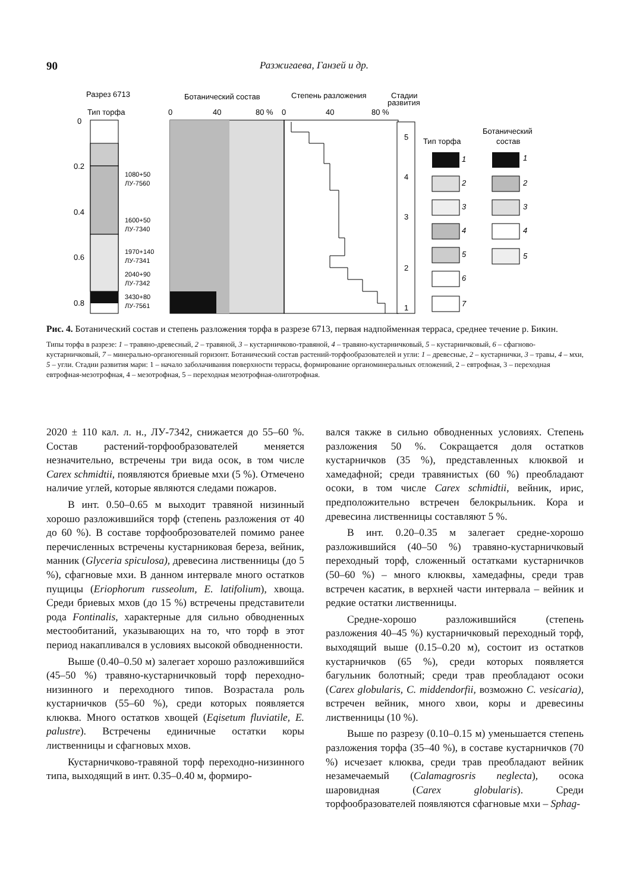90 Разжигаева, Ганзей и др.
Разрез 6713
Тип торфа
Ботанический состав
Степень разложения
Стадии
развития
0
40
80 %
0
40
80 %
0
0.2
0.4
0.6
0.8
1080+50
ЛУ-7560
1600+50
ЛУ-7340
1970+140
ЛУ-7341
2040+90
ЛУ-7342
3430+80
ЛУ-7561
5
4
3
2
1
Тип торфа
Ботанический
состав
1
2
3
4
5
6
7
1
2
3
4
5
Рис. 4. Ботанический состав и степень разложения торфа в разрезе 6713, первая надпойменная терраса, среднее течение р. Бикин.
Типы торфа в разрезе: 1 – травяно-древесный, 2 – травяной, 3 – кустарничково-травяной, 4 – травяно-кустарничковый, 5 – кустарничковый, 6 – сфагново-кустарничковый, 7 – минерально-органогенный горизонт. Ботанический состав растений-торфообразователей и угли: 1 – древесные, 2 – кустарнички, 3 – травы, 4 – мхи, 5 – угли. Стадии развития мари: 1 – начало заболачивания поверхности террасы, формирование органоминеральных отложений, 2 – евтрофная, 3 – переходная евтрофная-мезотрофная, 4 – мезотрофная, 5 – переходная мезотрофная-олиготрофная.
2020 ± 110 кал. л. н., ЛУ-7342, снижается до 55–60 %. Состав растений-торфообразователей меняется незначительно, встречены три вида осок, в том числе Carex schmidtii, появляются бриевые мхи (5 %). Отмечено наличие углей, которые являются следами пожаров.
В инт. 0.50–0.65 м выходит травяной низинный хорошо разложившийся торф (степень разложения от 40 до 60 %). В составе торфооброзователей помимо ранее перечисленных встречены кустарниковая береза, вейник, манник (Glyceria spiculosa), древесина лиственницы (до 5 %), сфагновые мхи. В данном интервале много остатков пущицы (Eriophorum russeolum, E. latifolium), хвоща. Среди бриевых мхов (до 15 %) встречены представители рода Fontinalis, характерные для сильно обводненных местообитаний, указывающих на то, что торф в этот период накапливался в условиях высокой обводненности.
Выше (0.40–0.50 м) залегает хорошо разложившийся (45–50 %) травяно-кустарничковый торф переходно-низинного и переходного типов. Возрастала роль кустарничков (55–60 %), среди которых появляется клюква. Много остатков хвощей (Eqisetum fluviatile, E. palustre). Встречены единичные остатки коры лиственницы и сфагновых мхов.
Кустарничково-травяной торф переходно-низинного типа, выходящий в инт. 0.35–0.40 м, формиро-
вался также в сильно обводненных условиях. Степень разложения 50 %. Сокращается доля остатков кустарничков (35 %), представленных клюквой и хамедафной; среди травянистых (60 %) преобладают осоки, в том числе Carex schmidtii, вейник, ирис, предположительно встречен белокрыльник. Кора и древесина лиственницы составляют 5 %.
В инт. 0.20–0.35 м залегает средне-хорошо разложившийся (40–50 %) травяно-кустарничковый переходный торф, сложенный остатками кустарничков (50–60 %) – много клюквы, хамедафны, среди трав встречен касатик, в верхней части интервала – вейник и редкие остатки лиственницы.
Средне-хорошо разложившийся (степень разложения 40–45 %) кустарничковый переходный торф, выходящий выше (0.15–0.20 м), состоит из остатков кустарничков (65 %), среди которых появляется багульник болотный; среди трав преобладают осоки (Carex globularis, C. middendorfii, возможно C. vesicaria), встречен вейник, много хвои, коры и древесины лиственницы (10 %).
Выше по разрезу (0.10–0.15 м) уменьшается степень разложения торфа (35–40 %), в составе кустарничков (70 %) исчезает клюква, среди трав преобладают вейник незамечаемый (Calamagrosris neglecta), осока шаровидная (Carex globularis). Среди торфообразователей появляются сфагновые мхи – Sphag-